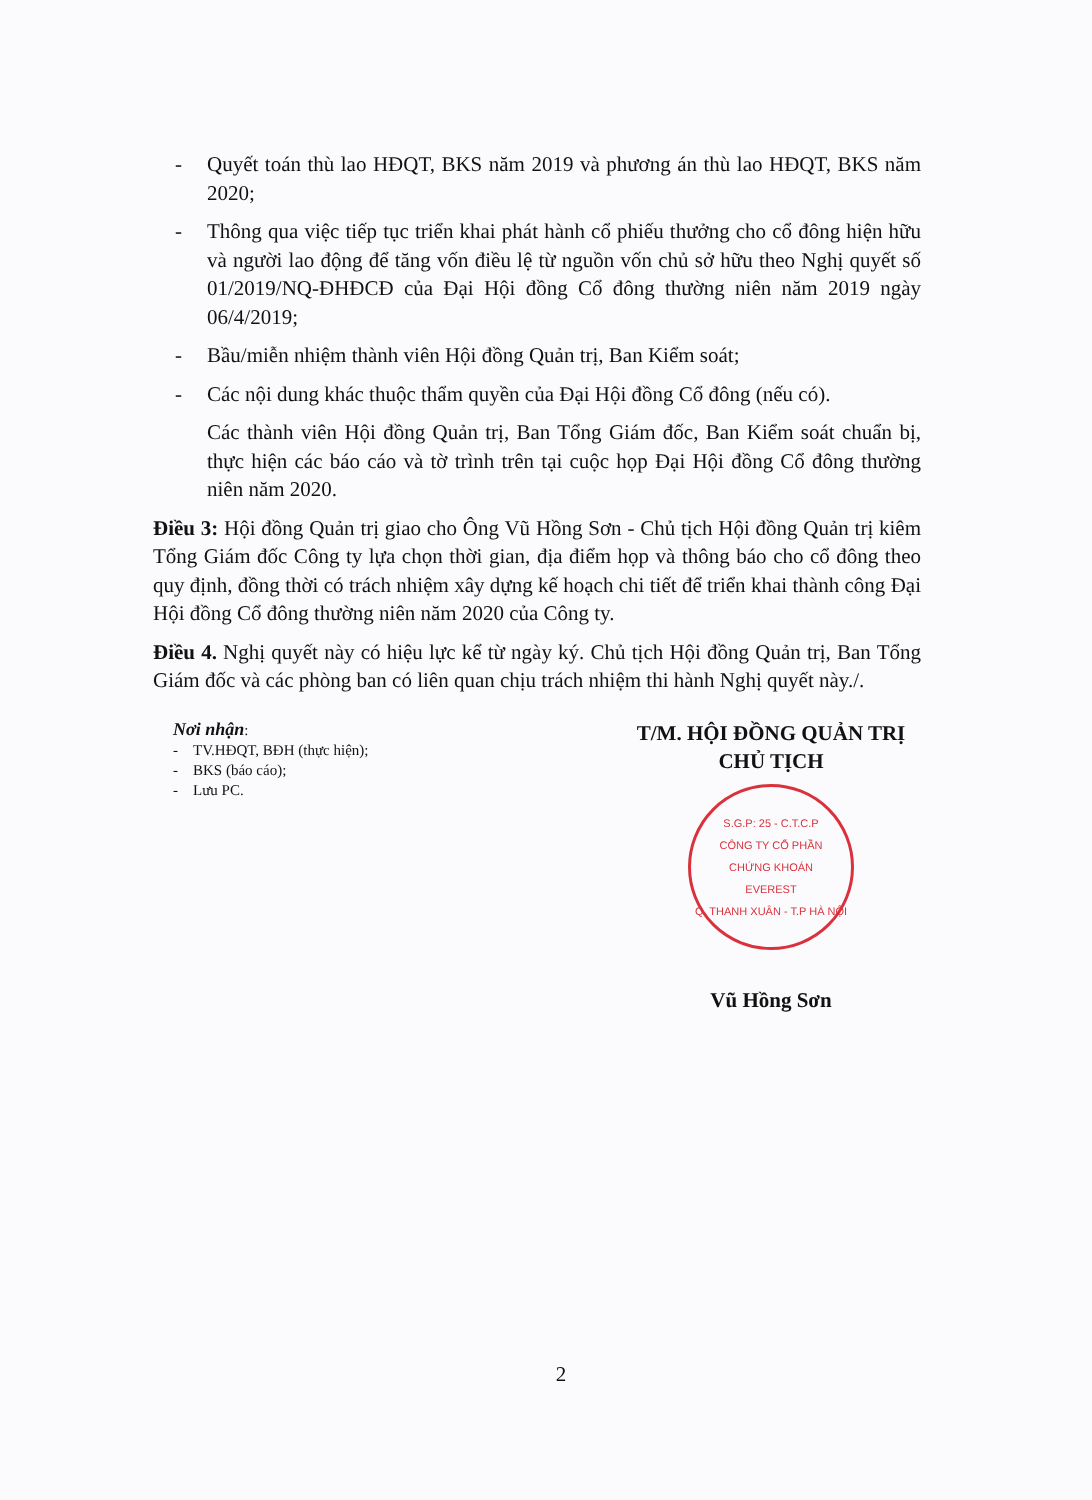- Quyết toán thù lao HĐQT, BKS năm 2019 và phương án thù lao HĐQT, BKS năm 2020;
- Thông qua việc tiếp tục triển khai phát hành cổ phiếu thưởng cho cổ đông hiện hữu và người lao động để tăng vốn điều lệ từ nguồn vốn chủ sở hữu theo Nghị quyết số 01/2019/NQ-ĐHĐCĐ của Đại Hội đồng Cổ đông thường niên năm 2019 ngày 06/4/2019;
- Bầu/miễn nhiệm thành viên Hội đồng Quản trị, Ban Kiểm soát;
- Các nội dung khác thuộc thẩm quyền của Đại Hội đồng Cổ đông (nếu có).
Các thành viên Hội đồng Quản trị, Ban Tổng Giám đốc, Ban Kiểm soát chuẩn bị, thực hiện các báo cáo và tờ trình trên tại cuộc họp Đại Hội đồng Cổ đông thường niên năm 2020.
Điều 3: Hội đồng Quản trị giao cho Ông Vũ Hồng Sơn - Chủ tịch Hội đồng Quản trị kiêm Tổng Giám đốc Công ty lựa chọn thời gian, địa điểm họp và thông báo cho cổ đông theo quy định, đồng thời có trách nhiệm xây dựng kế hoạch chi tiết để triển khai thành công Đại Hội đồng Cổ đông thường niên năm 2020 của Công ty.
Điều 4. Nghị quyết này có hiệu lực kể từ ngày ký. Chủ tịch Hội đồng Quản trị, Ban Tổng Giám đốc và các phòng ban có liên quan chịu trách nhiệm thi hành Nghị quyết này./.
Nơi nhận:
- TV.HĐQT, BĐH (thực hiện);
- BKS (báo cáo);
- Lưu PC.
T/M. HỘI ĐỒNG QUẢN TRỊ
CHỦ TỊCH
S.G.P: 25 - C.T.C.P
CÔNG TY CỔ PHẦN
CHỨNG KHOÁN
EVEREST
Q. THANH XUÂN - T.P HÀ NỘI
Vũ Hồng Sơn
2